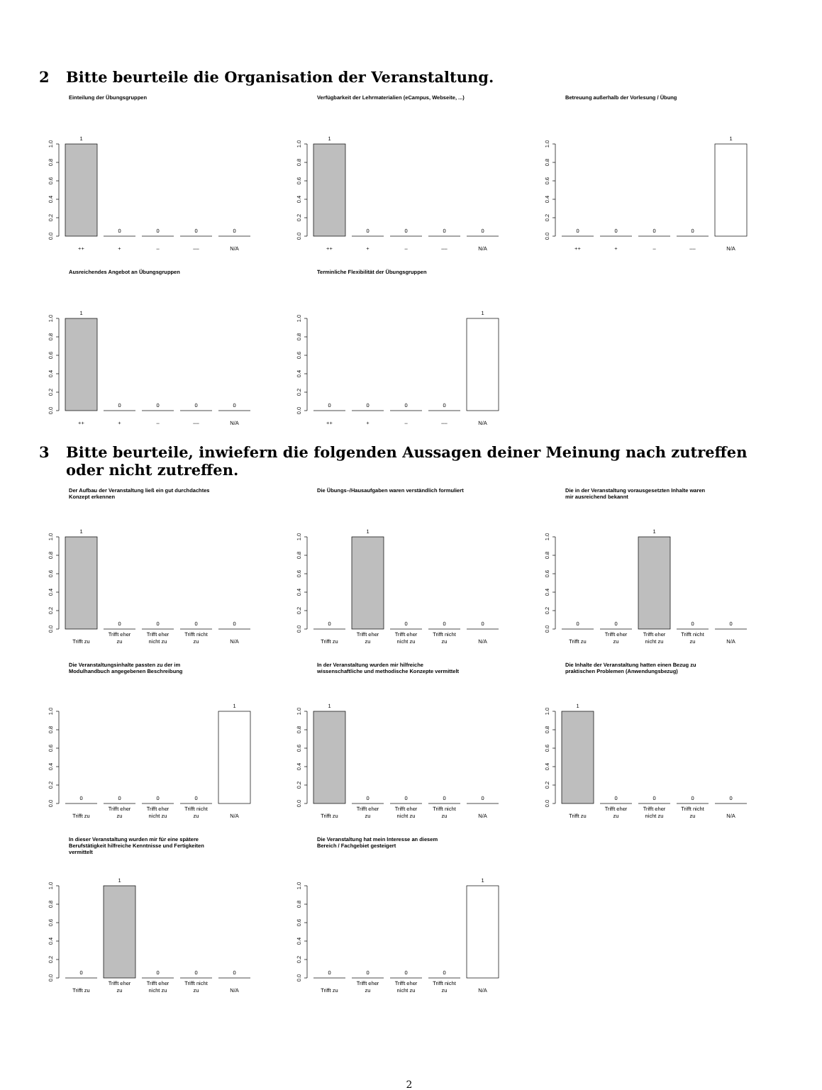2 Bitte beurteile die Organisation der Veranstaltung.
Einteilung der Übungsgruppen
0.0
0.2
0.4
0.6
0.8
1.0
1
0
0
0
0
++
+
–
––
N/A
Verfügbarkeit der Lehrmaterialien (eCampus, Webseite, ...)
0.0
0.2
0.4
0.6
0.8
1.0
1
0
0
0
0
++
+
–
––
N/A
Betreuung außerhalb der Vorlesung / Übung
0.0
0.2
0.4
0.6
0.8
1.0
0
0
0
0
1
++
+
–
––
N/A
Ausreichendes Angebot an Übungsgruppen
0.0
0.2
0.4
0.6
0.8
1.0
1
0
0
0
0
++
+
–
––
N/A
Terminliche Flexibilität der Übungsgruppen
0.0
0.2
0.4
0.6
0.8
1.0
0
0
0
0
1
++
+
–
––
N/A
3 Bitte beurteile, inwiefern die folgenden Aussagen deiner Meinung nach zutreffen oder nicht zutreffen.
Der Aufbau der Veranstaltung ließ ein gut durchdachtes
Konzept erkennen
0.0
0.2
0.4
0.6
0.8
1.0
1
0
0
0
0
Trifft zu
Trifft eher
zu
Trifft eher
nicht zu
Trifft nicht
zu
N/A
Die Übungs–/Hausaufgaben waren verständlich formuliert
0.0
0.2
0.4
0.6
0.8
1.0
0
1
0
0
0
Trifft zu
Trifft eher
zu
Trifft eher
nicht zu
Trifft nicht
zu
N/A
Die in der Veranstaltung vorausgesetzten Inhalte waren
mir ausreichend bekannt
0.0
0.2
0.4
0.6
0.8
1.0
0
0
1
0
0
Trifft zu
Trifft eher
zu
Trifft eher
nicht zu
Trifft nicht
zu
N/A
Die Veranstaltungsinhalte passten zu der im
Modulhandbuch angegebenen Beschreibung
0.0
0.2
0.4
0.6
0.8
1.0
0
0
0
0
1
Trifft zu
Trifft eher
zu
Trifft eher
nicht zu
Trifft nicht
zu
N/A
In der Veranstaltung wurden mir hilfreiche
wissenschaftliche und methodische Konzepte vermittelt
0.0
0.2
0.4
0.6
0.8
1.0
1
0
0
0
0
Trifft zu
Trifft eher
zu
Trifft eher
nicht zu
Trifft nicht
zu
N/A
Die Inhalte der Veranstaltung hatten einen Bezug zu
praktischen Problemen (Anwendungsbezug)
0.0
0.2
0.4
0.6
0.8
1.0
1
0
0
0
0
Trifft zu
Trifft eher
zu
Trifft eher
nicht zu
Trifft nicht
zu
N/A
In dieser Veranstaltung wurden mir für eine spätere
Berufstätigkeit hilfreiche Kenntnisse und Fertigkeiten
vermittelt
0.0
0.2
0.4
0.6
0.8
1.0
0
1
0
0
0
Trifft zu
Trifft eher
zu
Trifft eher
nicht zu
Trifft nicht
zu
N/A
Die Veranstaltung hat mein Interesse an diesem
Bereich / Fachgebiet gesteigert
0.0
0.2
0.4
0.6
0.8
1.0
0
0
0
0
1
Trifft zu
Trifft eher
zu
Trifft eher
nicht zu
Trifft nicht
zu
N/A
2